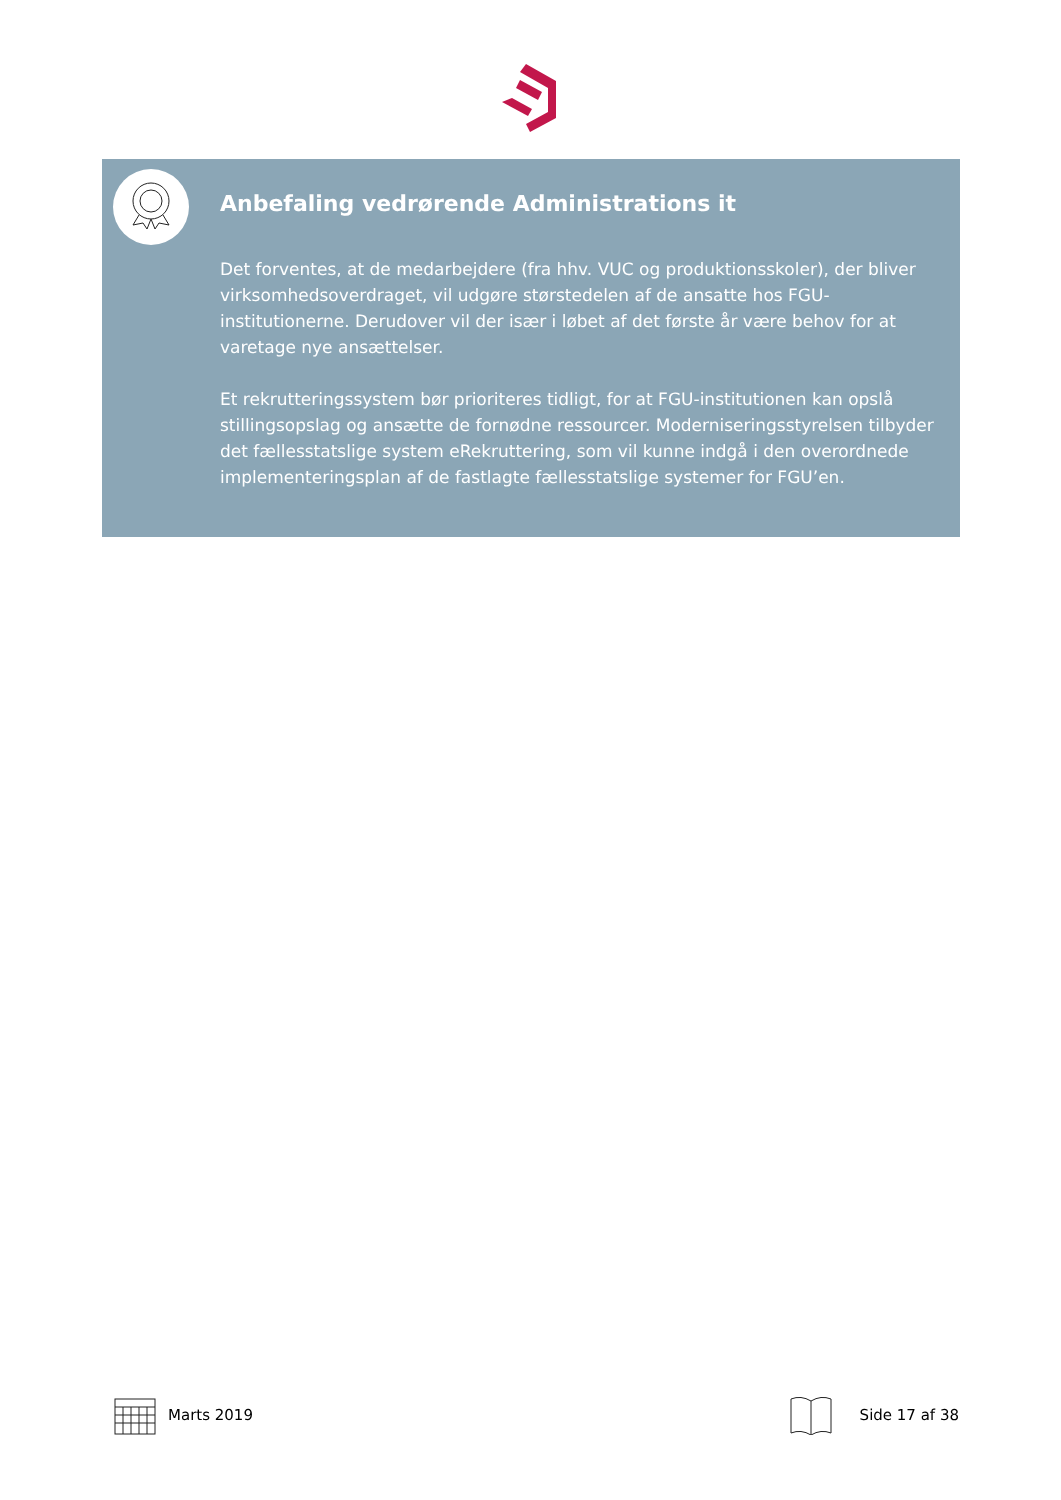Anbefaling vedrørende Administrations it
Det forventes, at de medarbejdere (fra hhv. VUC og produktionsskoler), der bliver virksomhedsoverdraget, vil udgøre størstedelen af de ansatte hos FGU-institutionerne. Derudover vil der især i løbet af det første år være behov for at varetage nye ansættelser.
Et rekrutteringssystem bør prioriteres tidligt, for at FGU-institutionen kan opslå stillingsopslag og ansætte de fornødne ressourcer. Moderniseringsstyrelsen tilbyder det fællesstatslige system eRekruttering, som vil kunne indgå i den overordnede implementeringsplan af de fastlagte fællesstatslige systemer for FGU’en.
Marts 2019 Side 17 af 38